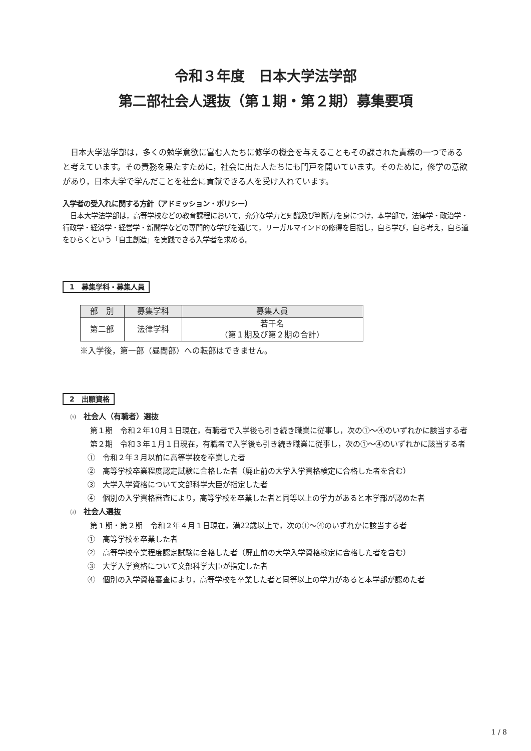令和３年度　日本大学法学部
第二部社会人選抜（第１期・第２期）募集要項
日本大学法学部は，多くの勉学意欲に富む人たちに修学の機会を与えることもその課された責務の一つであると考えています。その責務を果たすために，社会に出た人たちにも門戸を開いています。そのために，修学の意欲があり，日本大学で学んだことを社会に貢献できる人を受け入れています。
入学者の受入れに関する方針（アドミッション・ポリシー）
日本大学法学部は，高等学校などの教育課程において，充分な学力と知識及び判断力を身につけ，本学部で，法律学・政治学・行政学・経済学・経営学・新聞学などの専門的な学びを通じて，リーガルマインドの修得を目指し，自ら学び，自ら考え，自ら道をひらくという「自主創造」を実践できる入学者を求める。
1　募集学科・募集人員
| 部 別 | 募集学科 | 募集人員 |
| --- | --- | --- |
| 第二部 | 法律学科 | 若干名 （第１期及び第２期の合計） |
※入学後，第一部（昼間部）への転部はできません。
2　出願資格
⑴　社会人（有職者）選抜
第１期　令和２年10月１日現在，有職者で入学後も引き続き職業に従事し，次の①～④のいずれかに該当する者
第２期　令和３年１月１日現在，有職者で入学後も引き続き職業に従事し，次の①～④のいずれかに該当する者
①　令和２年３月以前に高等学校を卒業した者
②　高等学校卒業程度認定試験に合格した者（廃止前の大学入学資格検定に合格した者を含む）
③　大学入学資格について文部科学大臣が指定した者
④　個別の入学資格審査により，高等学校を卒業した者と同等以上の学力があると本学部が認めた者
⑵　社会人選抜
第１期・第２期　令和２年４月１日現在，満22歳以上で，次の①～④のいずれかに該当する者
①　高等学校を卒業した者
②　高等学校卒業程度認定試験に合格した者（廃止前の大学入学資格検定に合格した者を含む）
③　大学入学資格について文部科学大臣が指定した者
④　個別の入学資格審査により，高等学校を卒業した者と同等以上の学力があると本学部が認めた者
1 / 8